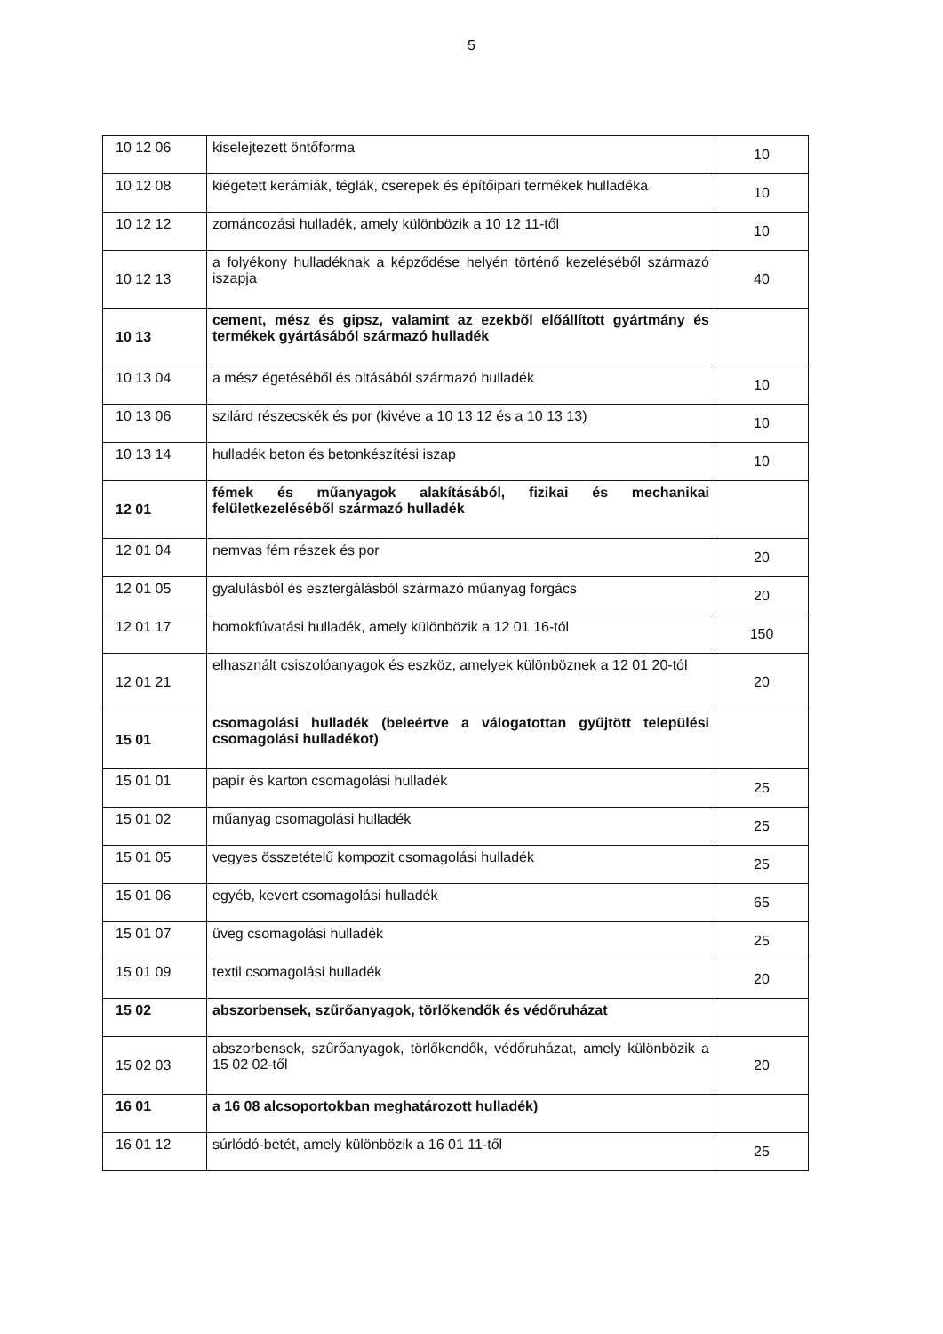5
| 10 12 06 | kiselejtezett öntőforma | 10 |
| 10 12 08 | kiégetett kerámiák, téglák, cserepek és építőipari termékek hulladéka | 10 |
| 10 12 12 | zománcozási hulladék, amely különbözik a 10 12 11-től | 10 |
| 10 12 13 | a folyékony hulladéknak a képződése helyén történő kezeléséből származó iszapja | 40 |
| 10 13 | cement, mész és gipsz, valamint az ezekből előállított gyártmány és termékek gyártásából származó hulladék | |
| 10 13 04 | a mész égetéséből és oltásából származó hulladék | 10 |
| 10 13 06 | szilárd részecskék és por (kivéve a 10 13 12 és a 10 13 13) | 10 |
| 10 13 14 | hulladék beton és betonkészítési iszap | 10 |
| 12 01 | fémek és műanyagok alakításából, fizikai és mechanikai felületkezeléséből származó hulladék | |
| 12 01 04 | nemvas fém részek és por | 20 |
| 12 01 05 | gyalulásból és esztergálásból származó műanyag forgács | 20 |
| 12 01 17 | homokfúvatási hulladék, amely különbözik a 12 01 16-tól | 150 |
| 12 01 21 | elhasznált csiszolóanyagok és eszköz, amelyek különböznek a 12 01 20-tól | 20 |
| 15 01 | csomagolási hulladék (beleértve a válogatottan gyűjtött települési csomagolási hulladékot) | |
| 15 01 01 | papír és karton csomagolási hulladék | 25 |
| 15 01 02 | műanyag csomagolási hulladék | 25 |
| 15 01 05 | vegyes összetételű kompozit csomagolási hulladék | 25 |
| 15 01 06 | egyéb, kevert csomagolási hulladék | 65 |
| 15 01 07 | üveg csomagolási hulladék | 25 |
| 15 01 09 | textil csomagolási hulladék | 20 |
| 15 02 | abszorbensek, szűrőanyagok, törlőkendők és védőruházat | |
| 15 02 03 | abszorbensek, szűrőanyagok, törlőkendők, védőruházat, amely különbözik a 15 02 02-től | 20 |
| 16 01 | a 16 08 alcsoportokban meghatározott hulladék) | |
| 16 01 12 | súrlódó-betét, amely különbözik a 16 01 11-től | 25 |